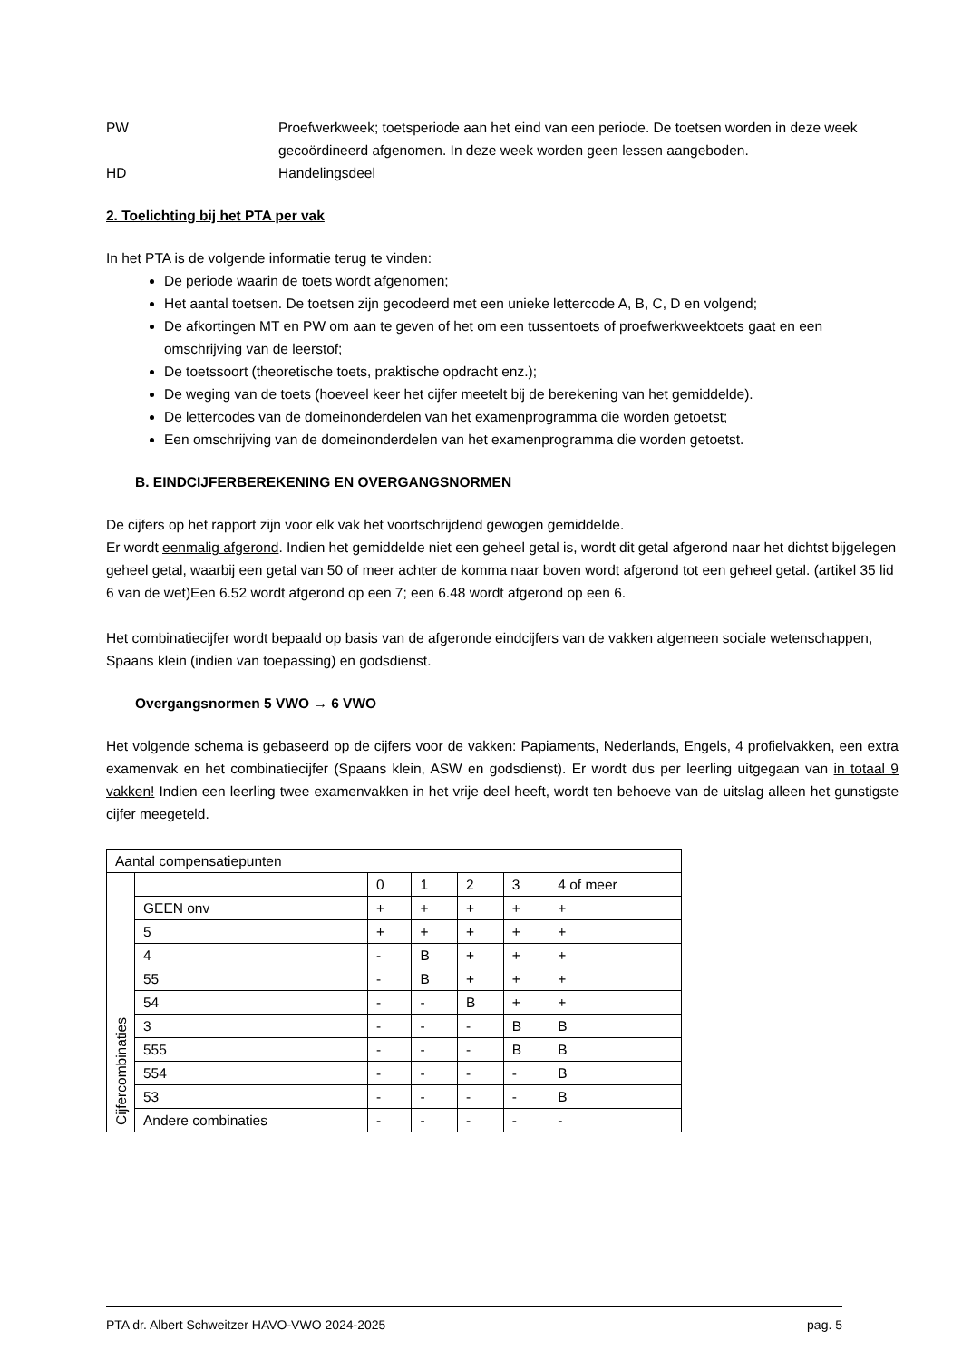PW Proefwerkweek; toetsperiode aan het eind van een periode. De toetsen worden in deze week gecoördineerd afgenomen. In deze week worden geen lessen aangeboden.
HD Handelingsdeel
2. Toelichting bij het PTA per vak
In het PTA is de volgende informatie terug te vinden:
De periode waarin de toets wordt afgenomen;
Het aantal toetsen. De toetsen zijn gecodeerd met een unieke lettercode A, B, C, D en volgend;
De afkortingen MT en PW om aan te geven of het om een tussentoets of proefwerkweektoets gaat en een omschrijving van de leerstof;
De toetssoort (theoretische toets, praktische opdracht enz.);
De weging van de toets (hoeveel keer het cijfer meetelt bij de berekening van het gemiddelde).
De lettercodes van de domeinonderdelen van het examenprogramma die worden getoetst;
Een omschrijving van de domeinonderdelen van het examenprogramma die worden getoetst.
B. EINDCIJFERBEREKENING EN OVERGANGSNORMEN
De cijfers op het rapport zijn voor elk vak het voortschrijdend gewogen gemiddelde.
Er wordt eenmalig afgerond. Indien het gemiddelde niet een geheel getal is, wordt dit getal afgerond naar het dichtst bijgelegen geheel getal, waarbij een getal van 50 of meer achter de komma naar boven wordt afgerond tot een geheel getal. (artikel 35 lid 6 van de wet)Een 6.52 wordt afgerond op een 7; een 6.48 wordt afgerond op een 6.
Het combinatiecijfer wordt bepaald op basis van de afgeronde eindcijfers van de vakken algemeen sociale wetenschappen, Spaans klein (indien van toepassing) en godsdienst.
Overgangsnormen 5 VWO → 6 VWO
Het volgende schema is gebaseerd op de cijfers voor de vakken: Papiaments, Nederlands, Engels, 4 profielvakken, een extra examenvak en het combinatiecijfer (Spaans klein, ASW en godsdienst). Er wordt dus per leerling uitgegaan van in totaal 9 vakken! Indien een leerling twee examenvakken in het vrije deel heeft, wordt ten behoeve van de uitslag alleen het gunstigste cijfer meegeteld.
| Aantal compensatiepunten | | | | | | |
| Cijfercombinaties | | 0 | 1 | 2 | 3 | 4 of meer |
| | GEEN onv | + | + | + | + | + |
| | 5 | + | + | + | + | + |
| | 4 | - | B | + | + | + |
| | 55 | - | B | + | + | + |
| | 54 | - | - | B | + | + |
| | 3 | - | - | - | B | B |
| | 555 | - | - | - | B | B |
| | 554 | - | - | - | - | B |
| | 53 | - | - | - | - | B |
| | Andere combinaties | - | - | - | - | - |
PTA dr. Albert Schweitzer HAVO-VWO 2024-2025 pag. 5